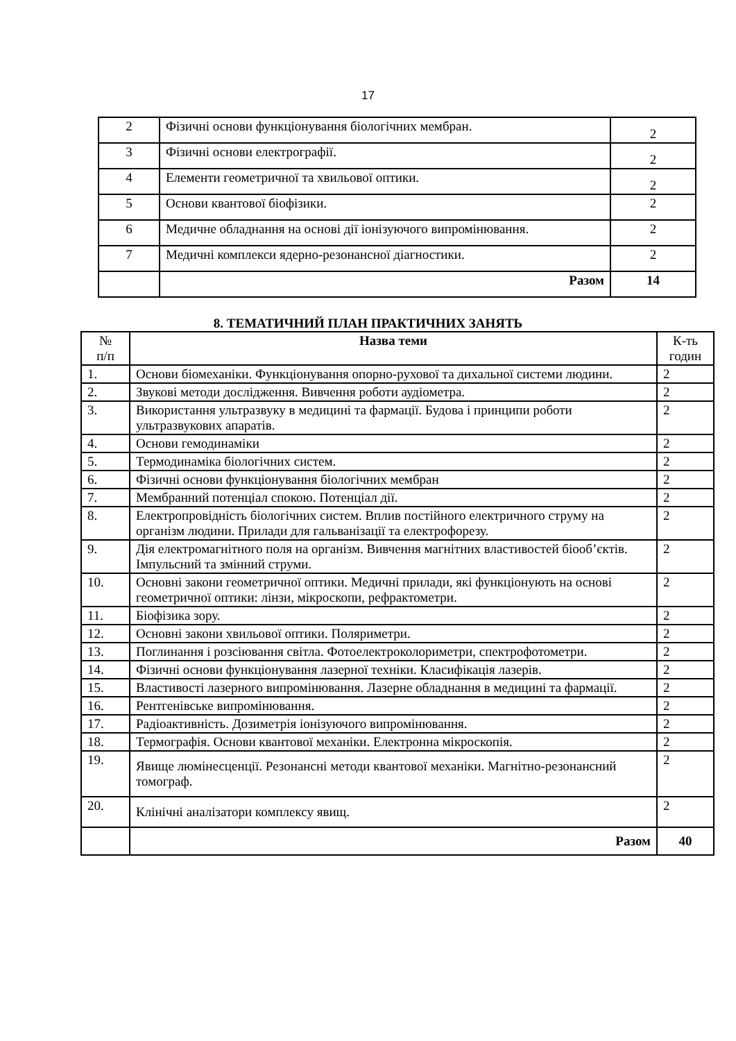17
| 2 | Фізичні основи функціонування біологічних мембран. | 2 |
| 3 | Фізичні основи електрографії. | 2 |
| 4 | Елементи геометричної та хвильової оптики. | 2 |
| 5 | Основи квантової біофізики. | 2 |
| 6 | Медичне обладнання на основі дії іонізуючого випромінювання. | 2 |
| 7 | Медичні комплекси ядерно-резонансної діагностики. | 2 |
| | Разом | 14 |
8. ТЕМАТИЧНИЙ ПЛАН ПРАКТИЧНИХ ЗАНЯТЬ
| № п/п | Назва теми | К-ть годин |
| 1. | Основи біомеханіки. Функціонування опорно-рухової та дихальної системи людини. | 2 |
| 2. | Звукові методи дослідження. Вивчення роботи аудіометра. | 2 |
| 3. | Використання ультразвуку в медицині та фармації. Будова і принципи роботи ультразвукових апаратів. | 2 |
| 4. | Основи гемодинаміки | 2 |
| 5. | Термодинаміка біологічних систем. | 2 |
| 6. | Фізичні основи функціонування біологічних мембран | 2 |
| 7. | Мембранний потенціал спокою. Потенціал дії. | 2 |
| 8. | Електропровідність біологічних систем. Вплив постійного електричного струму на організм людини. Прилади для гальванізації та електрофорезу. | 2 |
| 9. | Дія електромагнітного поля на організм. Вивчення магнітних властивостей біооб’єктів. Імпульсний та змінний струми. | 2 |
| 10. | Основні закони геометричної оптики. Медичні прилади, які функціонують на основі геометричної оптики: лінзи, мікроскопи, рефрактометри. | 2 |
| 11. | Біофізика зору. | 2 |
| 12. | Основні закони хвильової оптики. Поляриметри. | 2 |
| 13. | Поглинання і розсіювання світла. Фотоелектроколориметри, спектрофотометри. | 2 |
| 14. | Фізичні основи функціонування лазерної техніки. Класифікація лазерів. | 2 |
| 15. | Властивості лазерного випромінювання. Лазерне обладнання в медицині та фармації. | 2 |
| 16. | Рентгенівське випромінювання. | 2 |
| 17. | Радіоактивність. Дозиметрія іонізуючого випромінювання. | 2 |
| 18. | Термографія. Основи квантової механіки. Електронна мікроскопія. | 2 |
| 19. | Явище люмінесценції. Резонансні методи квантової механіки. Магнітно-резонансний томограф. | 2 |
| 20. | Клінічні аналізатори комплексу явищ. | 2 |
| | Разом | 40 |